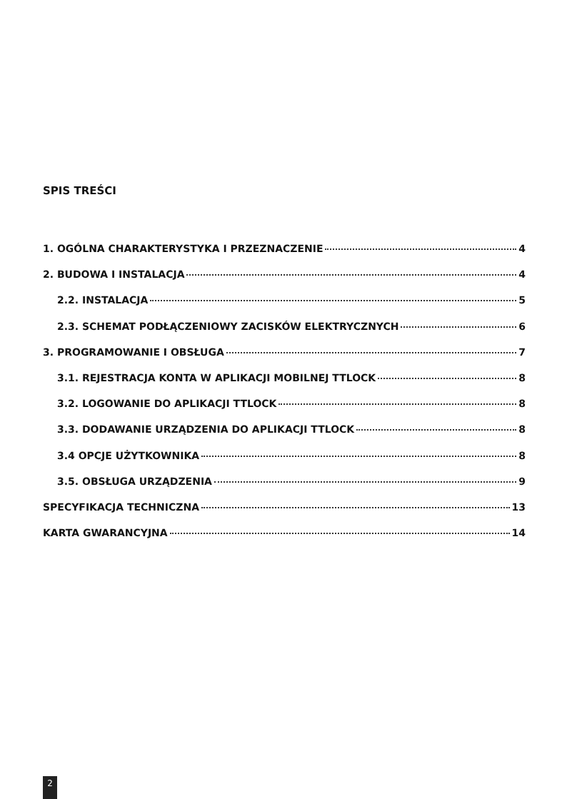SPIS TREŚCI
1. OGÓLNA CHARAKTERYSTYKA I PRZEZNACZENIE 4
2. BUDOWA I INSTALACJA 4
2.2. INSTALACJA 5
2.3. SCHEMAT PODŁĄCZENIOWY ZACISKÓW ELEKTRYCZNYCH 6
3. PROGRAMOWANIE I OBSŁUGA 7
3.1. REJESTRACJA KONTA W APLIKACJI MOBILNEJ TTLOCK 8
3.2. LOGOWANIE DO APLIKACJI TTLOCK 8
3.3. DODAWANIE URZĄDZENIA DO APLIKACJI TTLOCK 8
3.4 OPCJE UŻYTKOWNIKA 8
3.5. OBSŁUGA URZĄDZENIA 9
SPECYFIKACJA TECHNICZNA 13
KARTA GWARANCYJNA 14
2